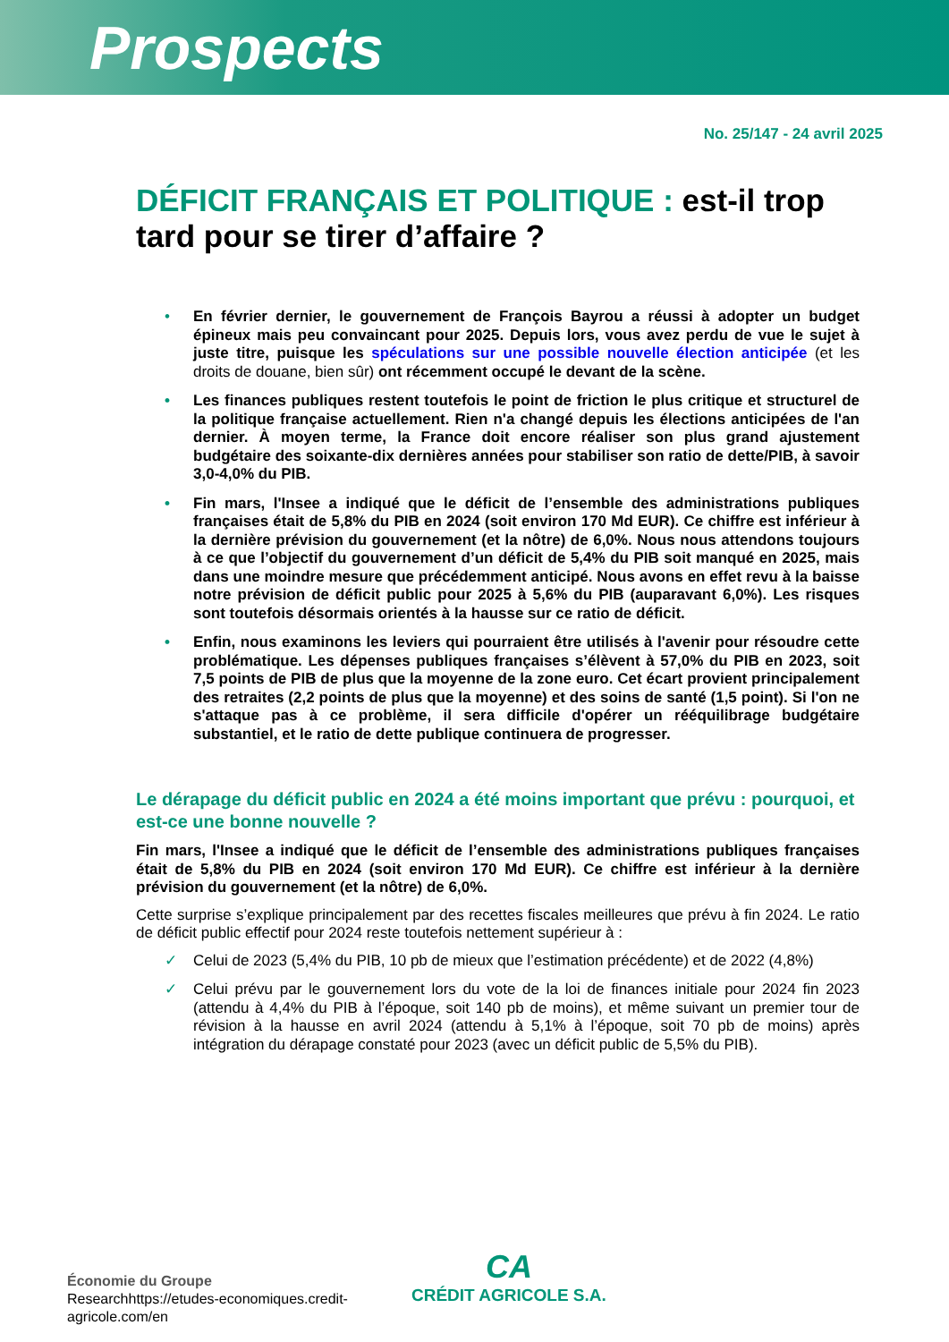Prospects
No. 25/147 - 24 avril 2025
DÉFICIT FRANÇAIS ET POLITIQUE : est-il trop tard pour se tirer d’affaire ?
• En février dernier, le gouvernement de François Bayrou a réussi à adopter un budget épineux mais peu convaincant pour 2025. Depuis lors, vous avez perdu de vue le sujet à juste titre, puisque les spéculations sur une possible nouvelle élection anticipée (et les droits de douane, bien sûr) ont récemment occupé le devant de la scène.
• Les finances publiques restent toutefois le point de friction le plus critique et structurel de la politique française actuellement. Rien n'a changé depuis les élections anticipées de l'an dernier. À moyen terme, la France doit encore réaliser son plus grand ajustement budgétaire des soixante-dix dernières années pour stabiliser son ratio de dette/PIB, à savoir 3,0-4,0% du PIB.
• Fin mars, l'Insee a indiqué que le déficit de l’ensemble des administrations publiques françaises était de 5,8% du PIB en 2024 (soit environ 170 Md EUR). Ce chiffre est inférieur à la dernière prévision du gouvernement (et la nôtre) de 6,0%. Nous nous attendons toujours à ce que l’objectif du gouvernement d’un déficit de 5,4% du PIB soit manqué en 2025, mais dans une moindre mesure que précédemment anticipé. Nous avons en effet revu à la baisse notre prévision de déficit public pour 2025 à 5,6% du PIB (auparavant 6,0%). Les risques sont toutefois désormais orientés à la hausse sur ce ratio de déficit.
• Enfin, nous examinons les leviers qui pourraient être utilisés à l'avenir pour résoudre cette problématique. Les dépenses publiques françaises s’élèvent à 57,0% du PIB en 2023, soit 7,5 points de PIB de plus que la moyenne de la zone euro. Cet écart provient principalement des retraites (2,2 points de plus que la moyenne) et des soins de santé (1,5 point). Si l'on ne s'attaque pas à ce problème, il sera difficile d'opérer un rééquilibrage budgétaire substantiel, et le ratio de dette publique continuera de progresser.
Le dérapage du déficit public en 2024 a été moins important que prévu : pourquoi, et est-ce une bonne nouvelle ?
Fin mars, l'Insee a indiqué que le déficit de l’ensemble des administrations publiques françaises était de 5,8% du PIB en 2024 (soit environ 170 Md EUR). Ce chiffre est inférieur à la dernière prévision du gouvernement (et la nôtre) de 6,0%.
Cette surprise s’explique principalement par des recettes fiscales meilleures que prévu à fin 2024. Le ratio de déficit public effectif pour 2024 reste toutefois nettement supérieur à :
✓ Celui de 2023 (5,4% du PIB, 10 pb de mieux que l’estimation précédente) et de 2022 (4,8%)
✓ Celui prévu par le gouvernement lors du vote de la loi de finances initiale pour 2024 fin 2023 (attendu à 4,4% du PIB à l’époque, soit 140 pb de moins), et même suivant un premier tour de révision à la hausse en avril 2024 (attendu à 5,1% à l’époque, soit 70 pb de moins) après intégration du dérapage constaté pour 2023 (avec un déficit public de 5,5% du PIB).
Économie du Groupe
Researchhttps://etudes-economiques.credit-
agricole.com/en
CA
CRÉDIT AGRICOLE S.A.